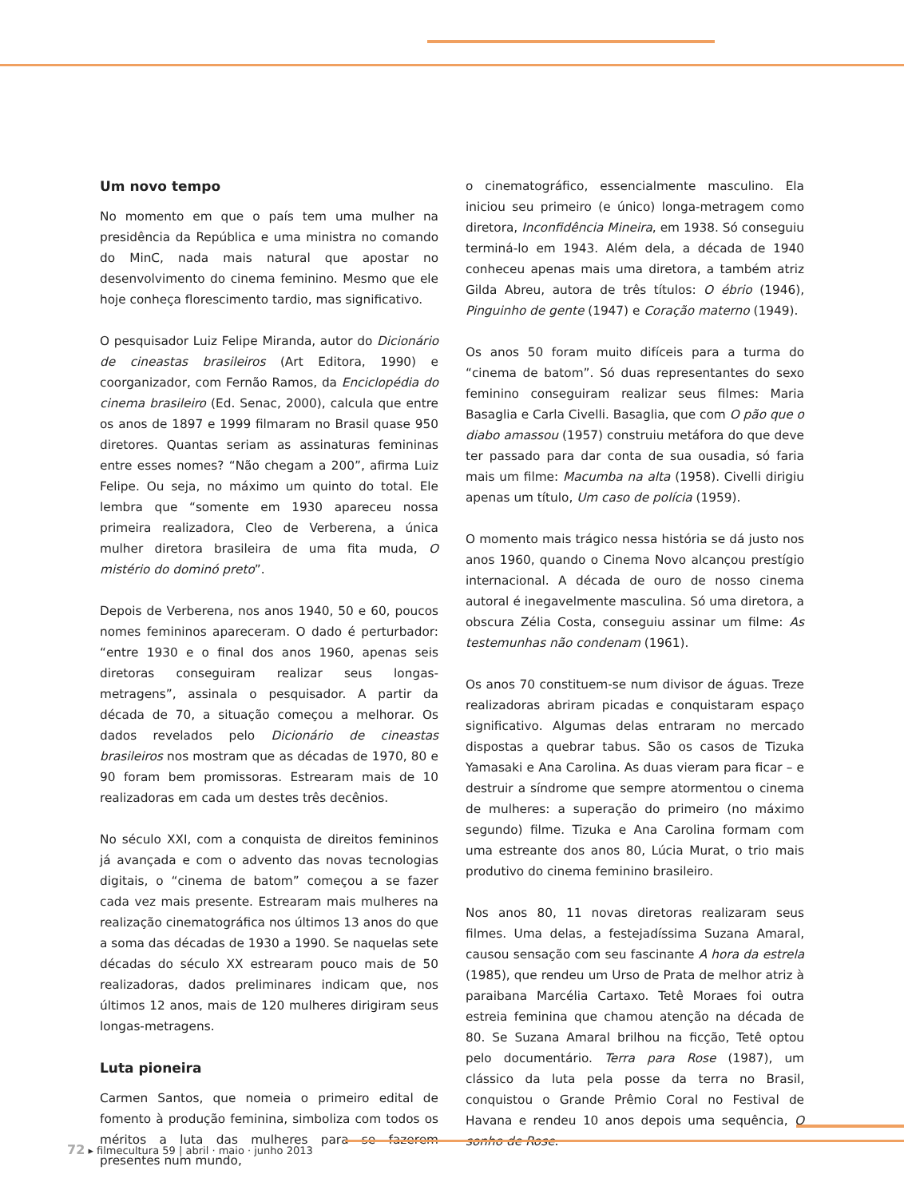Um novo tempo
No momento em que o país tem uma mulher na presidência da República e uma ministra no comando do MinC, nada mais natural que apostar no desenvolvimento do cinema feminino. Mesmo que ele hoje conheça florescimento tardio, mas significativo.
O pesquisador Luiz Felipe Miranda, autor do Dicionário de cineastas brasileiros (Art Editora, 1990) e coorganizador, com Fernão Ramos, da Enciclopédia do cinema brasileiro (Ed. Senac, 2000), calcula que entre os anos de 1897 e 1999 filmaram no Brasil quase 950 diretores. Quantas seriam as assinaturas femininas entre esses nomes? “Não chegam a 200”, afirma Luiz Felipe. Ou seja, no máximo um quinto do total. Ele lembra que “somente em 1930 apareceu nossa primeira realizadora, Cleo de Verberena, a única mulher diretora brasileira de uma fita muda, O mistério do dominó preto”.
Depois de Verberena, nos anos 1940, 50 e 60, poucos nomes femininos apareceram. O dado é perturbador: “entre 1930 e o final dos anos 1960, apenas seis diretoras conseguiram realizar seus longas-metragens”, assinala o pesquisador. A partir da década de 70, a situação começou a melhorar. Os dados revelados pelo Dicionário de cineastas brasileiros nos mostram que as décadas de 1970, 80 e 90 foram bem promissoras. Estrearam mais de 10 realizadoras em cada um destes três decênios.
No século XXI, com a conquista de direitos femininos já avançada e com o advento das novas tecnologias digitais, o “cinema de batom” começou a se fazer cada vez mais presente. Estrearam mais mulheres na realização cinematográfica nos últimos 13 anos do que a soma das décadas de 1930 a 1990. Se naquelas sete décadas do século XX estrearam pouco mais de 50 realizadoras, dados preliminares indicam que, nos últimos 12 anos, mais de 120 mulheres dirigiram seus longas-metragens.
Luta pioneira
Carmen Santos, que nomeia o primeiro edital de fomento à produção feminina, simboliza com todos os méritos a luta das mulheres para se fazerem presentes num mundo,
o cinematográfico, essencialmente masculino. Ela iniciou seu primeiro (e único) longa-metragem como diretora, Inconfidência Mineira, em 1938. Só conseguiu terminá-lo em 1943. Além dela, a década de 1940 conheceu apenas mais uma diretora, a também atriz Gilda Abreu, autora de três títulos: O ébrio (1946), Pinguinho de gente (1947) e Coração materno (1949).
Os anos 50 foram muito difíceis para a turma do “cinema de batom”. Só duas representantes do sexo feminino conseguiram realizar seus filmes: Maria Basaglia e Carla Civelli. Basaglia, que com O pão que o diabo amassou (1957) construiu metáfora do que deve ter passado para dar conta de sua ousadia, só faria mais um filme: Macumba na alta (1958). Civelli dirigiu apenas um título, Um caso de polícia (1959).
O momento mais trágico nessa história se dá justo nos anos 1960, quando o Cinema Novo alcançou prestígio internacional. A década de ouro de nosso cinema autoral é inegavelmente masculina. Só uma diretora, a obscura Zélia Costa, conseguiu assinar um filme: As testemunhas não condenam (1961).
Os anos 70 constituem-se num divisor de águas. Treze realizadoras abriram picadas e conquistaram espaço significativo. Algumas delas entraram no mercado dispostas a quebrar tabus. São os casos de Tizuka Yamasaki e Ana Carolina. As duas vieram para ficar – e destruir a síndrome que sempre atormentou o cinema de mulheres: a superação do primeiro (no máximo segundo) filme. Tizuka e Ana Carolina formam com uma estreante dos anos 80, Lúcia Murat, o trio mais produtivo do cinema feminino brasileiro.
Nos anos 80, 11 novas diretoras realizaram seus filmes. Uma delas, a festejadíssima Suzana Amaral, causou sensação com seu fascinante A hora da estrela (1985), que rendeu um Urso de Prata de melhor atriz à paraibana Marcélia Cartaxo. Tetê Moraes foi outra estreia feminina que chamou atenção na década de 80. Se Suzana Amaral brilhou na ficção, Tetê optou pelo documentário. Terra para Rose (1987), um clássico da luta pela posse da terra no Brasil, conquistou o Grande Prêmio Coral no Festival de Havana e rendeu 10 anos depois uma sequência, O sonho de Rose.
72 ▸ filmecultura 59 | abril · maio · junho 2013